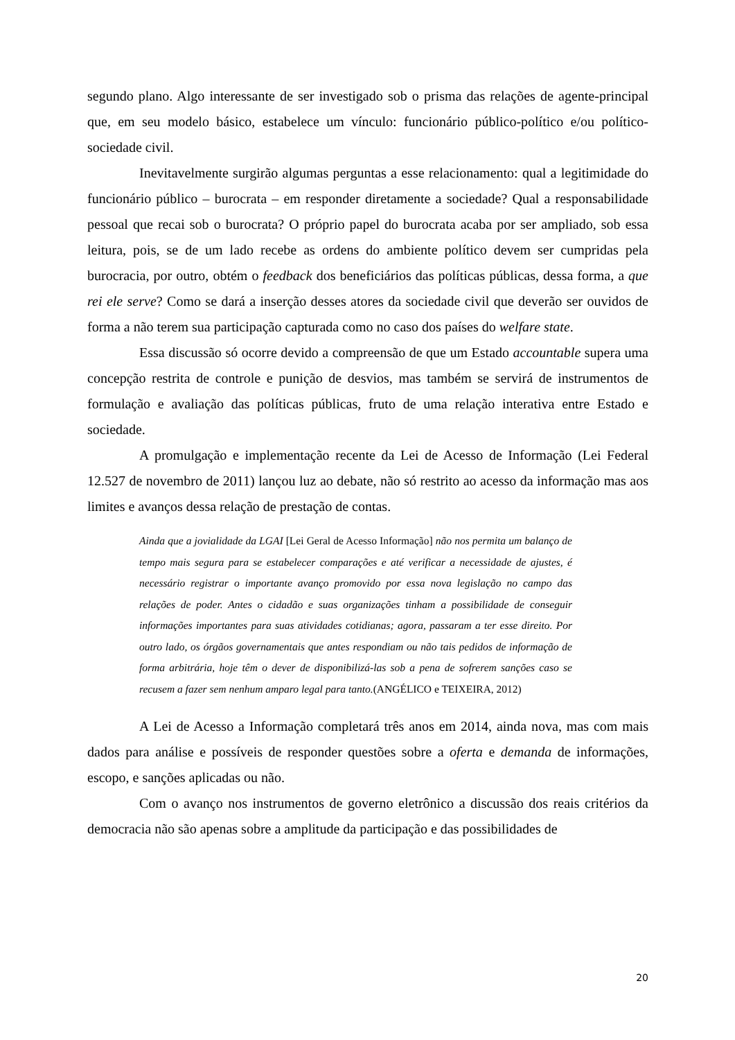segundo plano. Algo interessante de ser investigado sob o prisma das relações de agente-principal que, em seu modelo básico, estabelece um vínculo: funcionário público-político e/ou político-sociedade civil.
Inevitavelmente surgirão algumas perguntas a esse relacionamento: qual a legitimidade do funcionário público – burocrata – em responder diretamente a sociedade? Qual a responsabilidade pessoal que recai sob o burocrata? O próprio papel do burocrata acaba por ser ampliado, sob essa leitura, pois, se de um lado recebe as ordens do ambiente político devem ser cumpridas pela burocracia, por outro, obtém o feedback dos beneficiários das políticas públicas, dessa forma, a que rei ele serve? Como se dará a inserção desses atores da sociedade civil que deverão ser ouvidos de forma a não terem sua participação capturada como no caso dos países do welfare state.
Essa discussão só ocorre devido a compreensão de que um Estado accountable supera uma concepção restrita de controle e punição de desvios, mas também se servirá de instrumentos de formulação e avaliação das políticas públicas, fruto de uma relação interativa entre Estado e sociedade.
A promulgação e implementação recente da Lei de Acesso de Informação (Lei Federal 12.527 de novembro de 2011) lançou luz ao debate, não só restrito ao acesso da informação mas aos limites e avanços dessa relação de prestação de contas.
Ainda que a jovialidade da LGAI [Lei Geral de Acesso Informação] não nos permita um balanço de tempo mais segura para se estabelecer comparações e até verificar a necessidade de ajustes, é necessário registrar o importante avanço promovido por essa nova legislação no campo das relações de poder. Antes o cidadão e suas organizações tinham a possibilidade de conseguir informações importantes para suas atividades cotidianas; agora, passaram a ter esse direito. Por outro lado, os órgãos governamentais que antes respondiam ou não tais pedidos de informação de forma arbitrária, hoje têm o dever de disponibilizá-las sob a pena de sofrerem sanções caso se recusem a fazer sem nenhum amparo legal para tanto.(ANGÉLICO e TEIXEIRA, 2012)
A Lei de Acesso a Informação completará três anos em 2014, ainda nova, mas com mais dados para análise e possíveis de responder questões sobre a oferta e demanda de informações, escopo, e sanções aplicadas ou não.
Com o avanço nos instrumentos de governo eletrônico a discussão dos reais critérios da democracia não são apenas sobre a amplitude da participação e das possibilidades de
20